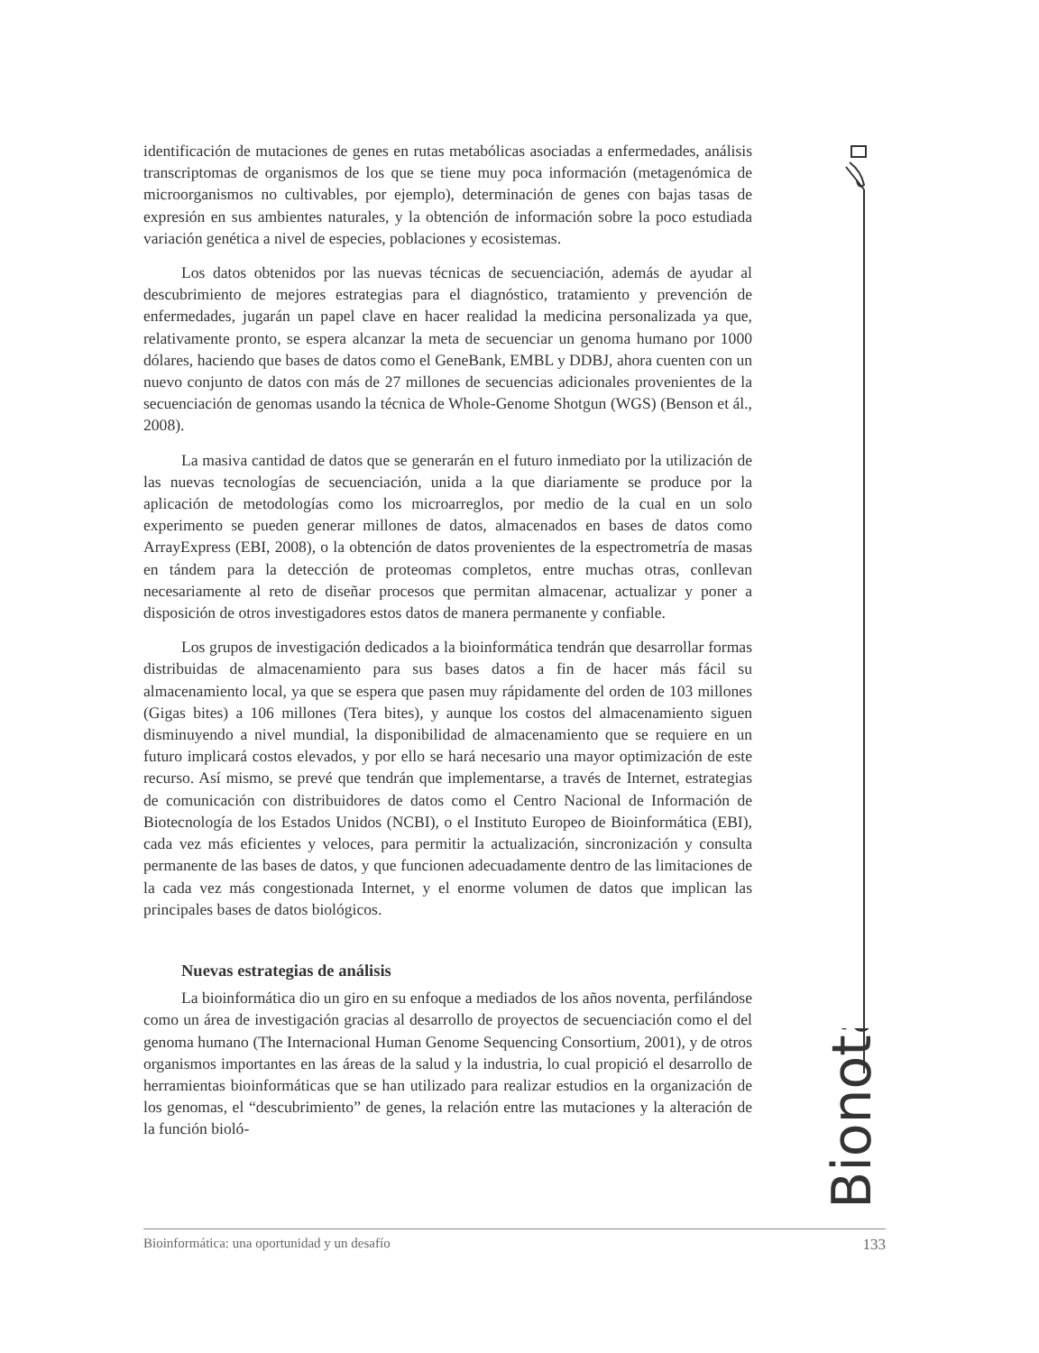identificación de mutaciones de genes en rutas metabólicas asociadas a enfermedades, análisis transcriptomas de organismos de los que se tiene muy poca información (metagenómica de microorganismos no cultivables, por ejemplo), determinación de genes con bajas tasas de expresión en sus ambientes naturales, y la obtención de información sobre la poco estudiada variación genética a nivel de especies, poblaciones y ecosistemas.
Los datos obtenidos por las nuevas técnicas de secuenciación, además de ayudar al descubrimiento de mejores estrategias para el diagnóstico, tratamiento y prevención de enfermedades, jugarán un papel clave en hacer realidad la medicina personalizada ya que, relativamente pronto, se espera alcanzar la meta de secuenciar un genoma humano por 1000 dólares, haciendo que bases de datos como el GeneBank, EMBL y DDBJ, ahora cuenten con un nuevo conjunto de datos con más de 27 millones de secuencias adicionales provenientes de la secuenciación de genomas usando la técnica de Whole-Genome Shotgun (WGS) (Benson et ál., 2008).
La masiva cantidad de datos que se generarán en el futuro inmediato por la utilización de las nuevas tecnologías de secuenciación, unida a la que diariamente se produce por la aplicación de metodologías como los microarreglos, por medio de la cual en un solo experimento se pueden generar millones de datos, almacenados en bases de datos como ArrayExpress (EBI, 2008), o la obtención de datos provenientes de la espectrometría de masas en tándem para la detección de proteomas completos, entre muchas otras, conllevan necesariamente al reto de diseñar procesos que permitan almacenar, actualizar y poner a disposición de otros investigadores estos datos de manera permanente y confiable.
Los grupos de investigación dedicados a la bioinformática tendrán que desarrollar formas distribuidas de almacenamiento para sus bases datos a fin de hacer más fácil su almacenamiento local, ya que se espera que pasen muy rápidamente del orden de 103 millones (Gigas bites) a 106 millones (Tera bites), y aunque los costos del almacenamiento siguen disminuyendo a nivel mundial, la disponibilidad de almacenamiento que se requiere en un futuro implicará costos elevados, y por ello se hará necesario una mayor optimización de este recurso. Así mismo, se prevé que tendrán que implementarse, a través de Internet, estrategias de comunicación con distribuidores de datos como el Centro Nacional de Información de Biotecnología de los Estados Unidos (NCBI), o el Instituto Europeo de Bioinformática (EBI), cada vez más eficientes y veloces, para permitir la actualización, sincronización y consulta permanente de las bases de datos, y que funcionen adecuadamente dentro de las limitaciones de la cada vez más congestionada Internet, y el enorme volumen de datos que implican las principales bases de datos biológicos.
Nuevas estrategias de análisis
La bioinformática dio un giro en su enfoque a mediados de los años noventa, perfilándose como un área de investigación gracias al desarrollo de proyectos de secuenciación como el del genoma humano (The Internacional Human Genome Sequencing Consortium, 2001), y de otros organismos importantes en las áreas de la salud y la industria, lo cual propició el desarrollo de herramientas bioinformáticas que se han utilizado para realizar estudios en la organización de los genomas, el “descubrimiento” de genes, la relación entre las mutaciones y la alteración de la función bioló-
Bionota
Bioinformática: una oportunidad y un desafío 133